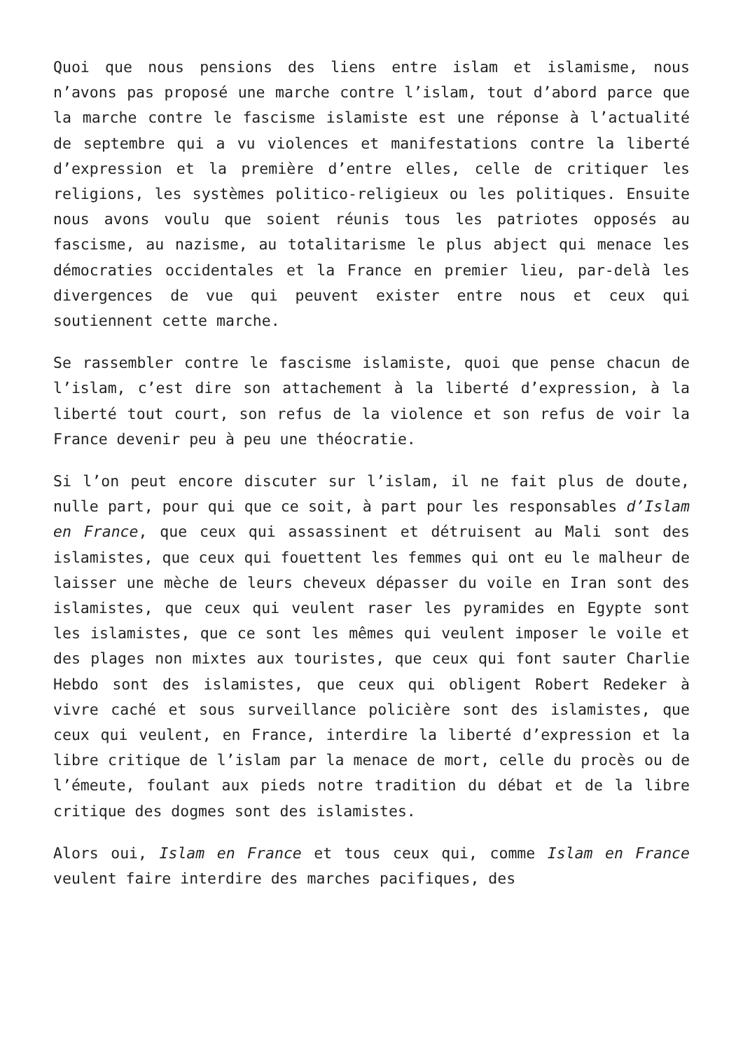Quoi que nous pensions des liens entre islam et islamisme, nous n’avons pas proposé une marche contre l’islam, tout d’abord parce que la marche contre le fascisme islamiste est une réponse à l’actualité de septembre qui a vu violences et manifestations contre la liberté d’expression et la première d’entre elles, celle de critiquer les religions, les systèmes politico-religieux ou les politiques. Ensuite nous avons voulu que soient réunis tous les patriotes opposés au fascisme, au nazisme, au totalitarisme le plus abject qui menace les démocraties occidentales et la France en premier lieu, par-delà les divergences de vue qui peuvent exister entre nous et ceux qui soutiennent cette marche.
Se rassembler contre le fascisme islamiste, quoi que pense chacun de l’islam, c’est dire son attachement à la liberté d’expression, à la liberté tout court, son refus de la violence et son refus de voir la France devenir peu à peu une théocratie.
Si l’on peut encore discuter sur l’islam, il ne fait plus de doute, nulle part, pour qui que ce soit, à part pour les responsables d’Islam en France, que ceux qui assassinent et détruisent au Mali sont des islamistes, que ceux qui fouettent les femmes qui ont eu le malheur de laisser une mèche de leurs cheveux dépasser du voile en Iran sont des islamistes, que ceux qui veulent raser les pyramides en Egypte sont les islamistes, que ce sont les mêmes qui veulent imposer le voile et des plages non mixtes aux touristes, que ceux qui font sauter Charlie Hebdo sont des islamistes, que ceux qui obligent Robert Redeker à vivre caché et sous surveillance policière sont des islamistes, que ceux qui veulent, en France, interdire la liberté d’expression et la libre critique de l’islam par la menace de mort, celle du procès ou de l’émeute, foulant aux pieds notre tradition du débat et de la libre critique des dogmes sont des islamistes.
Alors oui, Islam en France et tous ceux qui, comme Islam en France veulent faire interdire des marches pacifiques, des